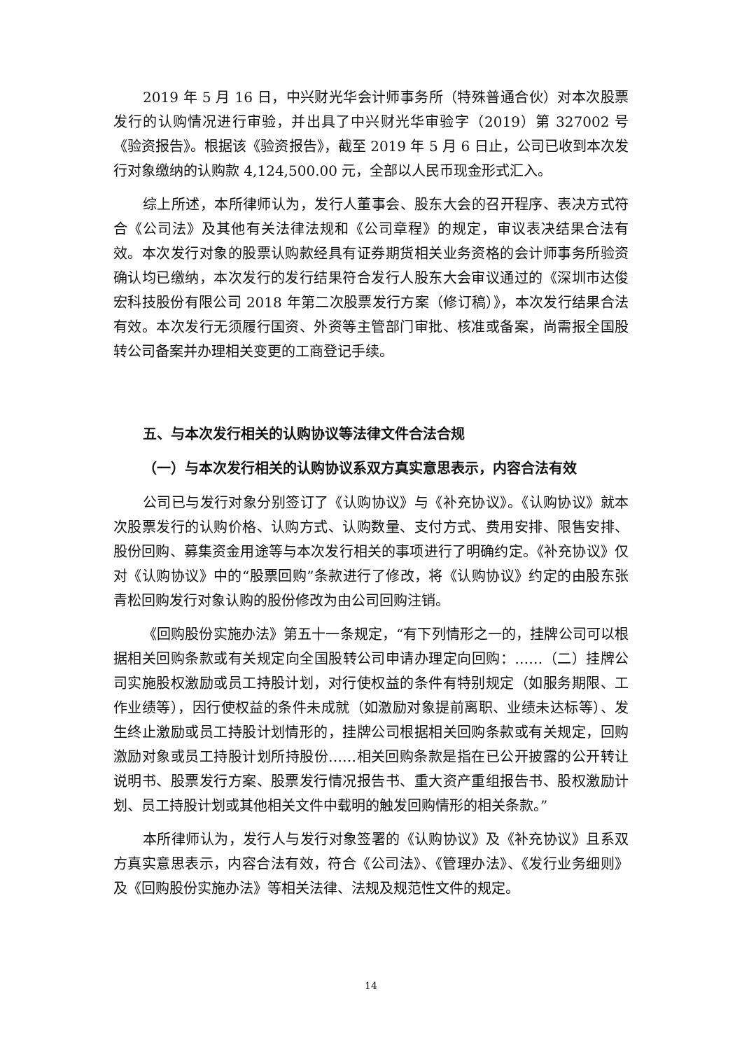2019 年 5 月 16 日，中兴财光华会计师事务所（特殊普通合伙）对本次股票发行的认购情况进行审验，并出具了中兴财光华审验字（2019）第 327002 号《验资报告》。根据该《验资报告》，截至 2019 年 5 月 6 日止，公司已收到本次发行对象缴纳的认购款 4,124,500.00 元，全部以人民币现金形式汇入。
综上所述，本所律师认为，发行人董事会、股东大会的召开程序、表决方式符合《公司法》及其他有关法律法规和《公司章程》的规定，审议表决结果合法有效。本次发行对象的股票认购款经具有证券期货相关业务资格的会计师事务所验资确认均已缴纳，本次发行的发行结果符合发行人股东大会审议通过的《深圳市达俊宏科技股份有限公司 2018 年第二次股票发行方案（修订稿）》，本次发行结果合法有效。本次发行无须履行国资、外资等主管部门审批、核准或备案，尚需报全国股转公司备案并办理相关变更的工商登记手续。
五、与本次发行相关的认购协议等法律文件合法合规
（一）与本次发行相关的认购协议系双方真实意思表示，内容合法有效
公司已与发行对象分别签订了《认购协议》与《补充协议》。《认购协议》就本次股票发行的认购价格、认购方式、认购数量、支付方式、费用安排、限售安排、股份回购、募集资金用途等与本次发行相关的事项进行了明确约定。《补充协议》仅对《认购协议》中的“股票回购”条款进行了修改，将《认购协议》约定的由股东张青松回购发行对象认购的股份修改为由公司回购注销。
《回购股份实施办法》第五十一条规定，“有下列情形之一的，挂牌公司可以根据相关回购条款或有关规定向全国股转公司申请办理定向回购：……（二）挂牌公司实施股权激励或员工持股计划，对行使权益的条件有特别规定（如服务期限、工作业绩等），因行使权益的条件未成就（如激励对象提前离职、业绩未达标等）、发生终止激励或员工持股计划情形的，挂牌公司根据相关回购条款或有关规定，回购激励对象或员工持股计划所持股份……相关回购条款是指在已公开披露的公开转让说明书、股票发行方案、股票发行情况报告书、重大资产重组报告书、股权激励计划、员工持股计划或其他相关文件中载明的触发回购情形的相关条款。”
本所律师认为，发行人与发行对象签署的《认购协议》及《补充协议》且系双方真实意思表示，内容合法有效，符合《公司法》、《管理办法》、《发行业务细则》及《回购股份实施办法》等相关法律、法规及规范性文件的规定。
14